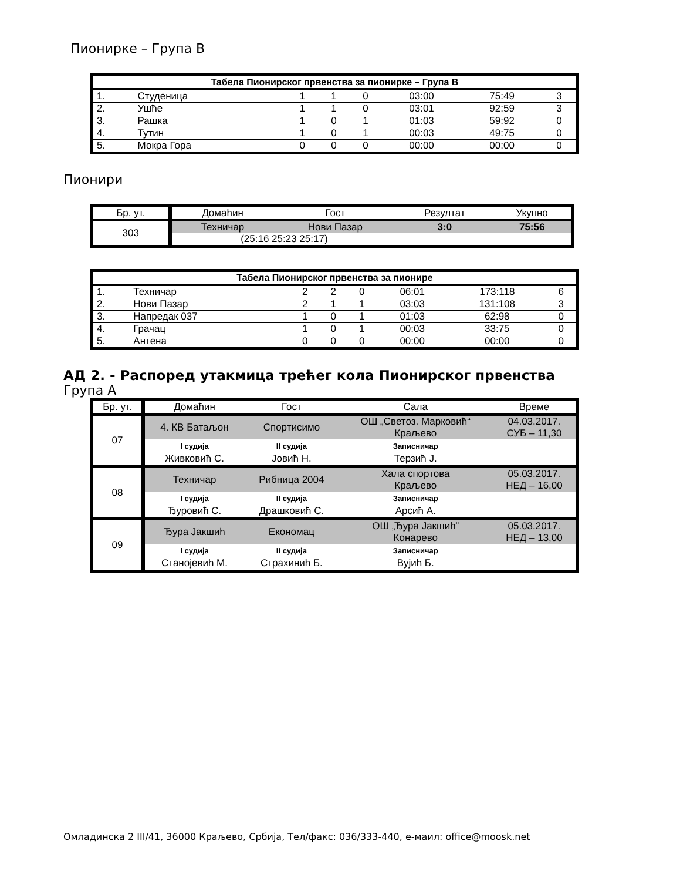Пионирке – Група В
| Табела Пионирског првенства за пионирке – Група В | | | | | | | |
| --- | --- | --- | --- | --- | --- | --- | --- |
| 1. | Студеница | 1 | 1 | 0 | 03:00 | 75:49 | 3 |
| 2. | Ушће | 1 | 1 | 0 | 03:01 | 92:59 | 3 |
| 3. | Рашка | 1 | 0 | 1 | 01:03 | 59:92 | 0 |
| 4. | Тутин | 1 | 0 | 1 | 00:03 | 49:75 | 0 |
| 5. | Мокра Гора | 0 | 0 | 0 | 00:00 | 00:00 | 0 |
Пионири
| Бр. ут. | Домаћин | Гост | Резултат | Укупно |
| 303 | Техничар | Нови Пазар | 3:0 | 75:56 |
| | (25:16 25:23 25:17) | | | |
| Табела Пионирског првенства за пионире | | | | | | | |
| --- | --- | --- | --- | --- | --- | --- | --- |
| 1. | Техничар | 2 | 2 | 0 | 06:01 | 173:118 | 6 |
| 2. | Нови Пазар | 2 | 1 | 1 | 03:03 | 131:108 | 3 |
| 3. | Напредак 037 | 1 | 0 | 1 | 01:03 | 62:98 | 0 |
| 4. | Грачац | 1 | 0 | 1 | 00:03 | 33:75 | 0 |
| 5. | Антена | 0 | 0 | 0 | 00:00 | 00:00 | 0 |
АД 2. - Распоред утакмица трећег кола Пионирског првенства
Група А
| Бр. ут. | Домаћин | Гост | Сала | Време |
| 07 | 4. КВ Батаљон | Спортисимо | ОШ „Светоз. Марковић“ Краљево | 04.03.2017. СУБ – 11,30 |
| | I судија | II судија | Записничар | |
| | Живковић С. | Јовић Н. | Терзић Ј. | |
| 08 | Техничар | Рибница 2004 | Хала спортова Краљево | 05.03.2017. НЕД – 16,00 |
| | I судија | II судија | Записничар | |
| | Ђуровић С. | Драшковић С. | Арсић А. | |
| 09 | Ђура Јакшић | Економац | ОШ „Ђура Јакшић“ Конарево | 05.03.2017. НЕД – 13,00 |
| | I судија | II судија | Записничар | |
| | Станојевић М. | Страхинић Б. | Вујић Б. | |
Омладинска 2 III/41, 36000 Краљево, Србија, Тел/факс: 036/333-440, е-маил: office@moosk.net